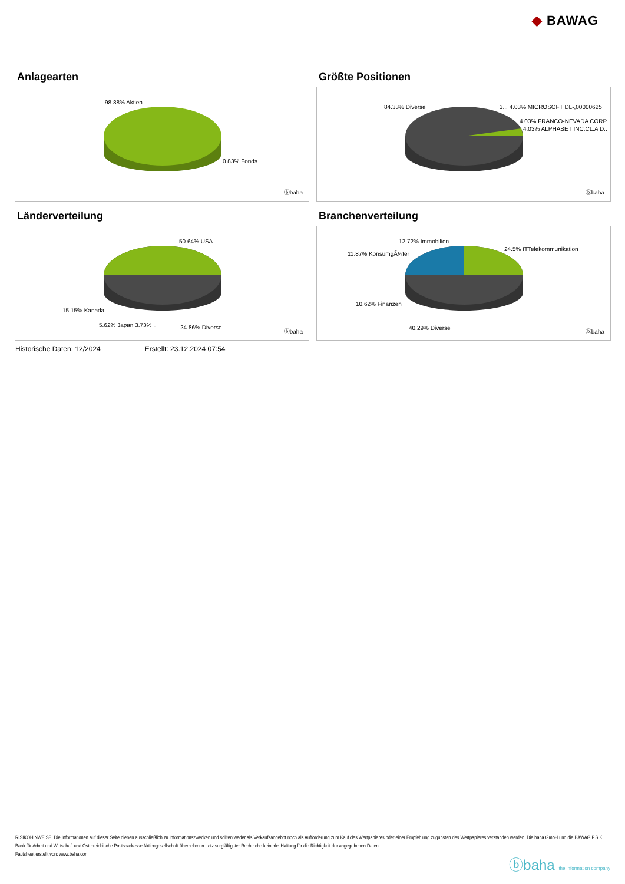◆ BAWAG
Anlagearten
98.88% Aktien
0.83% Fonds
ⓑbaha
Größte Positionen
84.33% Diverse 3... 4.03% MICROSOFT DL-,00000625
4.03% FRANCO-NEVADA CORP.
4.03% ALPHABET INC.CL.A D..
ⓑbaha
Länderverteilung
50.64% USA
15.15% Kanada
5.62% Japan 3.73% .. 24.86% Diverse
ⓑbaha
Branchenverteilung
12.72% Immobilien
11.87% KonsumgÃ¼ter
24.5% ITTelekommunikation
10.62% Finanzen
40.29% Diverse
ⓑbaha
Historische Daten: 12/2024 Erstellt: 23.12.2024 07:54
RISIKOHINWEISE: Die Informationen auf dieser Seite dienen ausschließlich zu Informationszwecken und sollten weder als Verkaufsangebot noch als Aufforderung zum Kauf des Wertpapieres oder einer Empfehlung zugunsten des Wertpapieres verstanden werden. Die baha GmbH und die BAWAG P.S.K. Bank für Arbeit und Wirtschaft und Österreichische Postsparkasse Aktiengesellschaft übernehmen trotz sorgfältigster Recherche keinerlei Haftung für die Richtigkeit der angegebenen Daten.
Factsheet erstellt von: www.baha.com
ⓑbaha the information company